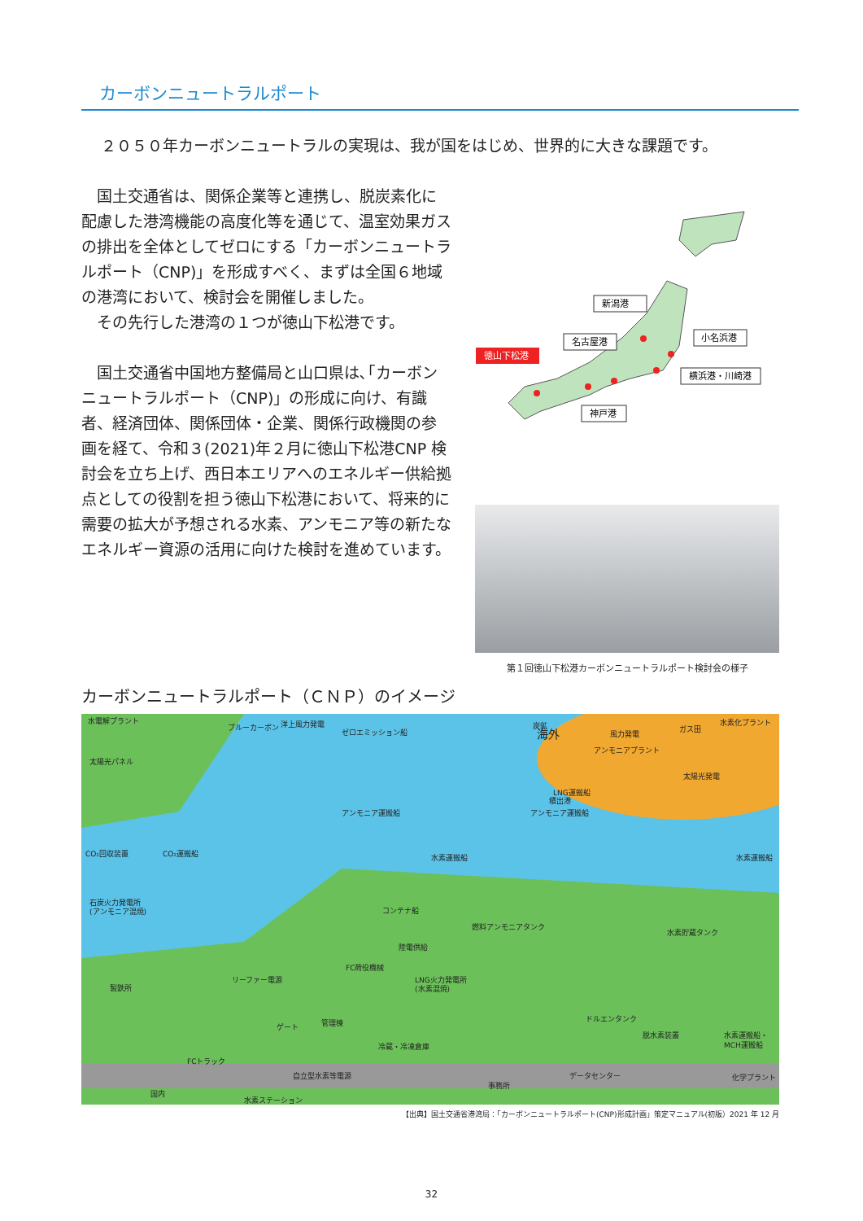カーボンニュートラルポート
２０５０年カーボンニュートラルの実現は、我が国をはじめ、世界的に大きな課題です。
国土交通省は、関係企業等と連携し、脱炭素化に配慮した港湾機能の高度化等を通じて、温室効果ガスの排出を全体としてゼロにする「カーボンニュートラルポート（CNP)」を形成すべく、まずは全国６地域の港湾において、検討会を開催しました。
　その先行した港湾の１つが徳山下松港です。
国土交通省中国地方整備局と山口県は､｢カーボンニュートラルポート（CNP)」の形成に向け、有識者、経済団体、関係団体・企業、関係行政機関の参画を経て、令和３(2021)年２月に徳山下松港CNP 検討会を立ち上げ、西日本エリアへのエネルギー供給拠点としての役割を担う徳山下松港において、将来的に需要の拡大が予想される水素、アンモニア等の新たなエネルギー資源の活用に向けた検討を進めています。
新潟港
名古屋港
徳山下松港
小名浜港
横浜港・川崎港
神戸港
第１回徳山下松港カーボンニュートラルポート検討会の様子
カーボンニュートラルポート（ＣＮＰ）のイメージ
水電解プラント
太陽光パネル
ブルーカーボン
洋上風力発電
ゼロエミッション船
炭鉱
風力発電
アンモニアプラント
ガス田
水素化プラント
太陽光発電
LNG運搬船
積出港
アンモニア運搬船
アンモニア運搬船
CO₂運搬船
CO₂回収装置
水素運搬船
水素運搬船
石炭火力発電所
(アンモニア混焼)
コンテナ船
燃料アンモニアタンク
水素貯蔵タンク
陸電供給
FC荷役機械
LNG火力発電所
(水素混焼)
リーファー電源
製鉄所
ドルエンタンク
脱水素装置
水素運搬船・
MCH運搬船
ゲート
管理棟
冷蔵・冷凍倉庫
FCトラック
自立型水素等電源
データセンター
化学プラント
事務所
国内
水素ステーション
海外
【出典】国土交通省港湾局：｢カーボンニュートラルポート(CNP)形成計画」策定マニュアル(初版）2021 年 12 月
32